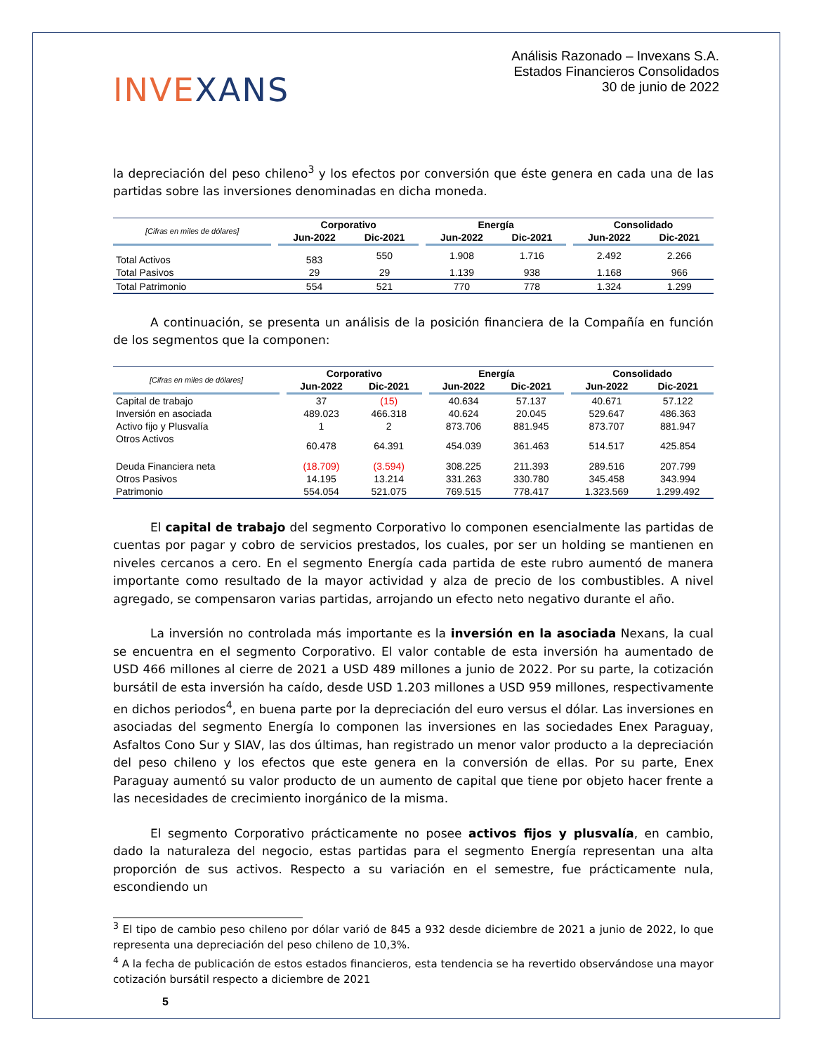INVEXANS
Análisis Razonado – Invexans S.A.
Estados Financieros Consolidados
30 de junio de 2022
la depreciación del peso chileno<sup>3</sup> y los efectos por conversión que éste genera en cada una de las partidas sobre las inversiones denominadas en dicha moneda.
| [Cifras en miles de dólares] | | Corporativo | | | Energía | | | Consolidado | |
| --- | --- | --- | --- | --- | --- | --- | --- | --- | --- |
| | | Jun-2022 | Dic-2021 | | Jun-2022 | Dic-2021 | | Jun-2022 | Dic-2021 |
| Total Activos | | 583 | 550 | | 1.908 | 1.716 | | 2.492 | 2.266 |
| Total Pasivos | | 29 | 29 | | 1.139 | 938 | | 1.168 | 966 |
| Total Patrimonio | | 554 | 521 | | 770 | 778 | | 1.324 | 1.299 |
A continuación, se presenta un análisis de la posición financiera de la Compañía en función de los segmentos que la componen:
| [Cifras en miles de dólares] | | Corporativo | | | Energía | | | Consolidado | |
| --- | --- | --- | --- | --- | --- | --- | --- | --- | --- |
| | | Jun-2022 | Dic-2021 | | Jun-2022 | Dic-2021 | | Jun-2022 | Dic-2021 |
| Capital de trabajo | | 37 | (15) | | 40.634 | 57.137 | | 40.671 | 57.122 |
| Inversión en asociada | | 489.023 | 466.318 | | 40.624 | 20.045 | | 529.647 | 486.363 |
| Activo fijo y Plusvalía | | 1 | 2 | | 873.706 | 881.945 | | 873.707 | 881.947 |
| Otros Activos | | 60.478 | 64.391 | | 454.039 | 361.463 | | 514.517 | 425.854 |
| Deuda Financiera neta | | (18.709) | (3.594) | | 308.225 | 211.393 | | 289.516 | 207.799 |
| Otros Pasivos | | 14.195 | 13.214 | | 331.263 | 330.780 | | 345.458 | 343.994 |
| Patrimonio | | 554.054 | 521.075 | | 769.515 | 778.417 | | 1.323.569 | 1.299.492 |
El capital de trabajo del segmento Corporativo lo componen esencialmente las partidas de cuentas por pagar y cobro de servicios prestados, los cuales, por ser un holding se mantienen en niveles cercanos a cero. En el segmento Energía cada partida de este rubro aumentó de manera importante como resultado de la mayor actividad y alza de precio de los combustibles. A nivel agregado, se compensaron varias partidas, arrojando un efecto neto negativo durante el año.
La inversión no controlada más importante es la inversión en la asociada Nexans, la cual se encuentra en el segmento Corporativo. El valor contable de esta inversión ha aumentado de USD 466 millones al cierre de 2021 a USD 489 millones a junio de 2022. Por su parte, la cotización bursátil de esta inversión ha caído, desde USD 1.203 millones a USD 959 millones, respectivamente en dichos periodos<sup>4</sup>, en buena parte por la depreciación del euro versus el dólar. Las inversiones en asociadas del segmento Energía lo componen las inversiones en las sociedades Enex Paraguay, Asfaltos Cono Sur y SIAV, las dos últimas, han registrado un menor valor producto a la depreciación del peso chileno y los efectos que este genera en la conversión de ellas. Por su parte, Enex Paraguay aumentó su valor producto de un aumento de capital que tiene por objeto hacer frente a las necesidades de crecimiento inorgánico de la misma.
El segmento Corporativo prácticamente no posee activos fijos y plusvalía, en cambio, dado la naturaleza del negocio, estas partidas para el segmento Energía representan una alta proporción de sus activos. Respecto a su variación en el semestre, fue prácticamente nula, escondiendo un
<sup>3</sup> El tipo de cambio peso chileno por dólar varió de 845 a 932 desde diciembre de 2021 a junio de 2022, lo que representa una depreciación del peso chileno de 10,3%.
<sup>4</sup> A la fecha de publicación de estos estados financieros, esta tendencia se ha revertido observándose una mayor cotización bursátil respecto a diciembre de 2021
5